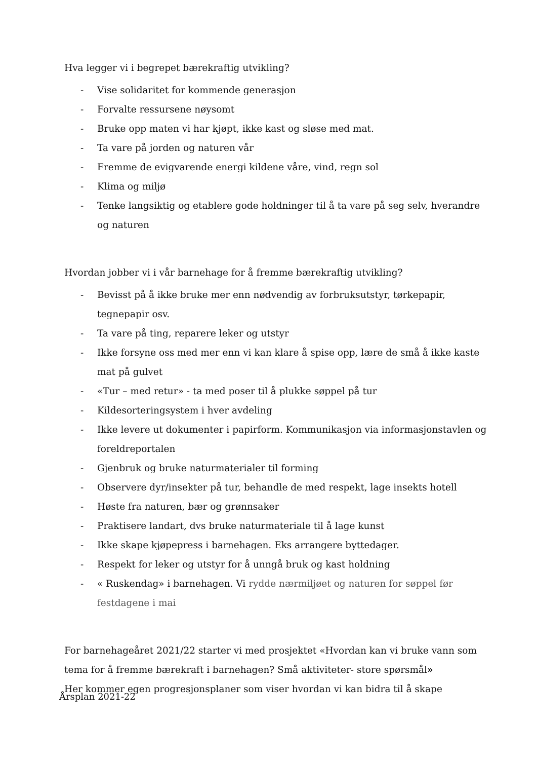Hva legger vi i begrepet bærekraftig utvikling?
- Vise solidaritet for kommende generasjon
- Forvalte ressursene nøysomt
- Bruke opp maten vi har kjøpt, ikke kast og sløse med mat.
- Ta vare på jorden og naturen vår
- Fremme de evigvarende energi kildene våre, vind, regn sol
- Klima og miljø
- Tenke langsiktig og etablere gode holdninger til å ta vare på seg selv, hverandre og naturen
Hvordan jobber vi i vår barnehage for å fremme bærekraftig utvikling?
- Bevisst på å ikke bruke mer enn nødvendig av forbruksutstyr, tørkepapir, tegnepapir osv.
- Ta vare på ting, reparere leker og utstyr
- Ikke forsyne oss med mer enn vi kan klare å spise opp, lære de små å ikke kaste mat på gulvet
- «Tur – med retur» - ta med poser til å plukke søppel på tur
- Kildesorteringsystem i hver avdeling
- Ikke levere ut dokumenter i papirform. Kommunikasjon via informasjonstavlen og foreldreportalen
- Gjenbruk og bruke naturmaterialer til forming
- Observere dyr/insekter på tur, behandle de med respekt, lage insekts hotell
- Høste fra naturen, bær og grønnsaker
- Praktisere landart, dvs bruke naturmateriale til å lage kunst
- Ikke skape kjøpepress i barnehagen. Eks arrangere byttedager.
- Respekt for leker og utstyr for å unngå bruk og kast holdning
- « Ruskendag» i barnehagen. Vi rydde nærmiljøet og naturen for søppel før festdagene i mai
For barnehageåret 2021/22 starter vi med prosjektet «Hvordan kan vi bruke vann som tema for å fremme bærekraft i barnehagen? Små aktiviteter- store spørsmål»
Her kommer egen progresjonsplaner som viser hvordan vi kan bidra til å skape
Årsplan 2021-22